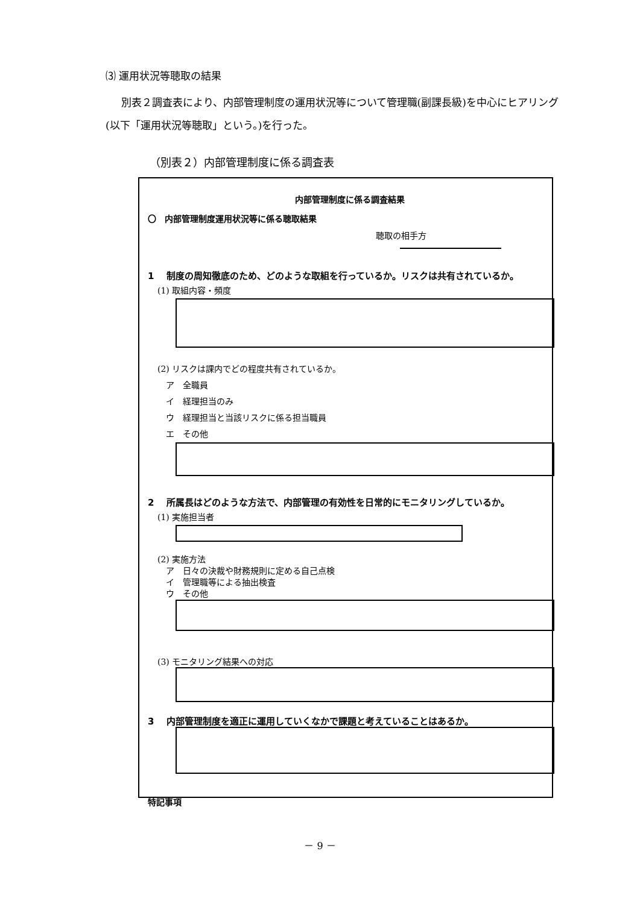⑶ 運用状況等聴取の結果
別表２調査表により、内部管理制度の運用状況等について管理職(副課長級)を中心にヒアリング(以下「運用状況等聴取」という。)を行った。
（別表２）内部管理制度に係る調査表
内部管理制度に係る調査結果
〇　内部管理制度運用状況等に係る聴取結果
聴取の相手方
1　 制度の周知徹底のため、どのような取組を行っているか。リスクは共有されているか。
(1) 取組内容・頻度
(2) リスクは課内でどの程度共有されているか。
　ア　全職員
　イ　経理担当のみ
　ウ　経理担当と当該リスクに係る担当職員
　エ　その他
2　 所属長はどのような方法で、内部管理の有効性を日常的にモニタリングしているか。
(1) 実施担当者
(2) 実施方法
　ア　日々の決裁や財務規則に定める自己点検
　イ　管理職等による抽出検査
　ウ　その他
(3) モニタリング結果への対応
3　 内部管理制度を適正に運用していくなかで課題と考えていることはあるか。
特記事項
－ 9 －